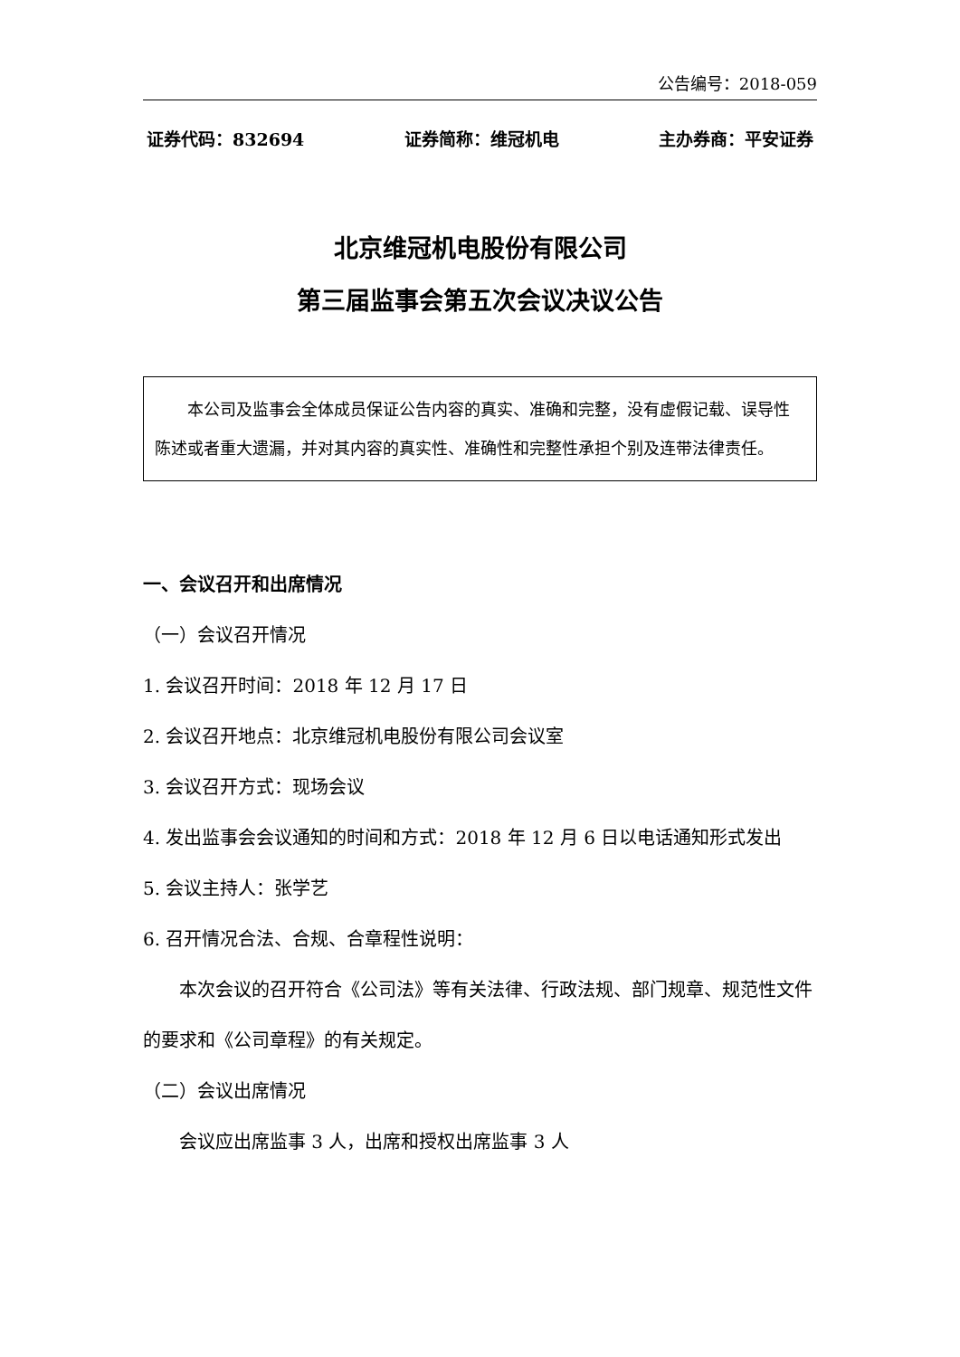公告编号：2018-059
证券代码：832694 证券简称：维冠机电 主办券商：平安证券
北京维冠机电股份有限公司
第三届监事会第五次会议决议公告
本公司及监事会全体成员保证公告内容的真实、准确和完整，没有虚假记载、误导性陈述或者重大遗漏，并对其内容的真实性、准确性和完整性承担个别及连带法律责任。
一、会议召开和出席情况
（一）会议召开情况
1. 会议召开时间：2018 年 12 月 17 日
2. 会议召开地点：北京维冠机电股份有限公司会议室
3. 会议召开方式：现场会议
4. 发出监事会会议通知的时间和方式：2018 年 12 月 6 日以电话通知形式发出
5. 会议主持人：张学艺
6. 召开情况合法、合规、合章程性说明：
本次会议的召开符合《公司法》等有关法律、行政法规、部门规章、规范性文件的要求和《公司章程》的有关规定。
（二）会议出席情况
会议应出席监事 3 人，出席和授权出席监事 3 人